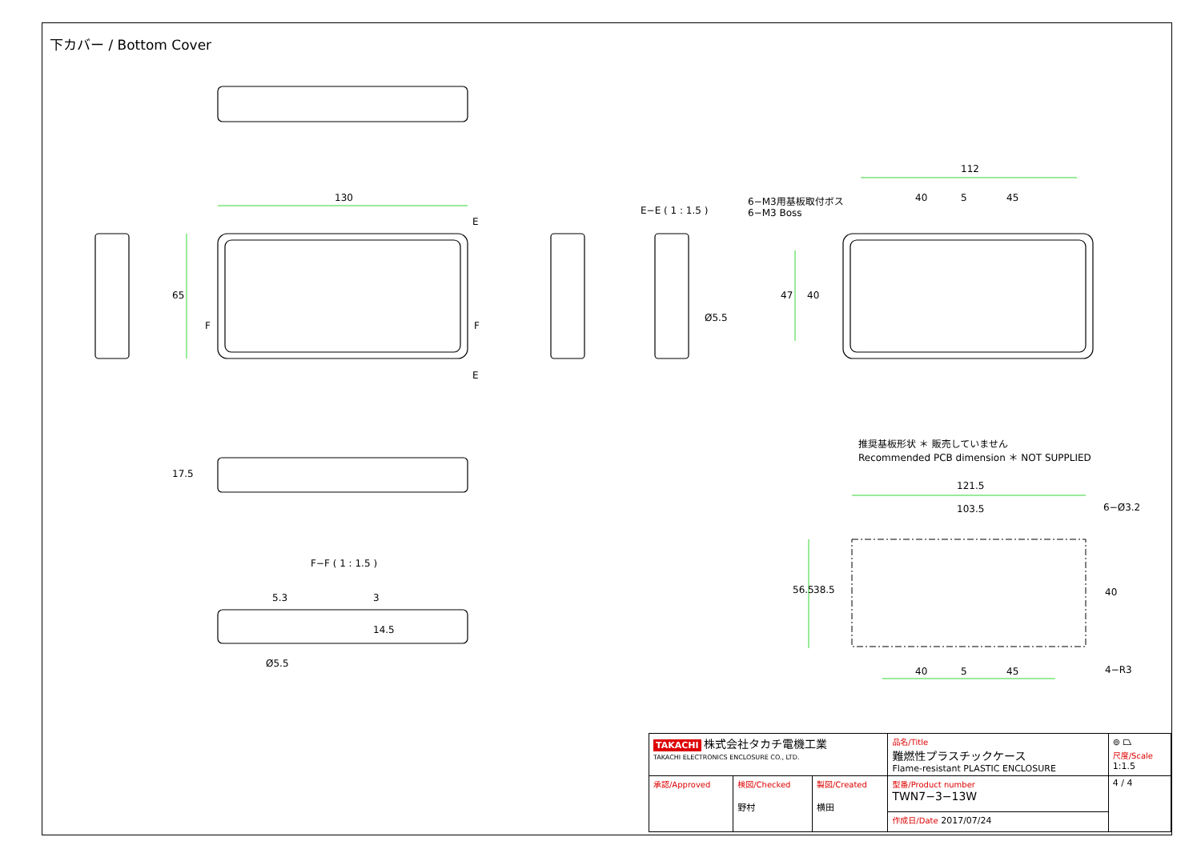下カバー / Bottom Cover
130
65
E
E
F F
17.5
E−E ( 1 : 1.5 )
Ø5.5
F−F ( 1 : 1.5 )
5.3 3
14.5
Ø5.5
6−M3用基板取付ボス
6−M3 Boss
112
40 5 45
47 40
推奨基板形状 ＊ 販売していません
Recommended PCB dimension ＊ NOT SUPPLIED
121.5
103.5 6−Ø3.2
56.5 38.5 40
40 5 45 4−R3
| TAKACHI 株式会社タカチ電機工業 TAKACHI ELECTRONICS ENCLOSURE CO., LTD. | | | 品名/Title 難燃性プラスチックケース Flame-resistant PLASTIC ENCLOSURE | ⊚ ⏢ 尺度/Scale 1:1.5 |
| 承認/Approved | 検図/Checked 野村 | 製図/Created 横田 | 型番/Product number TWN7−3−13W | 4 / 4 |
| | | | 作成日/Date 2017/07/24 | |